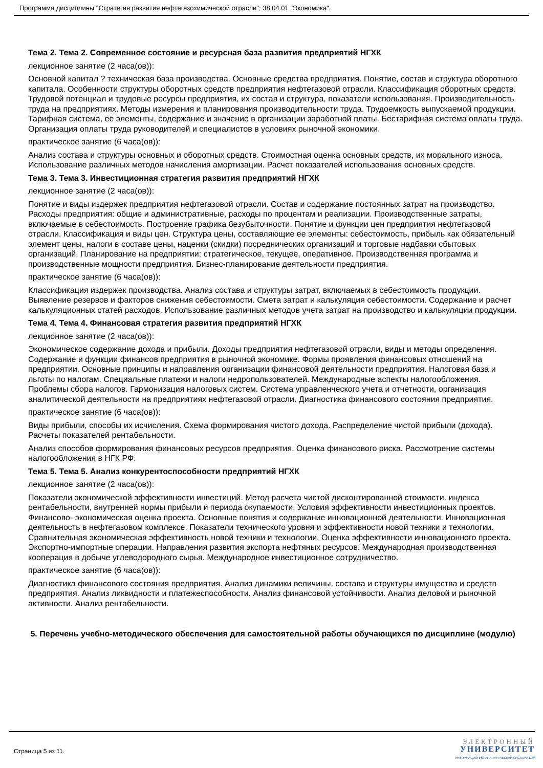Программа дисциплины "Стратегия развития нефтегазохимической отрасли"; 38.04.01 "Экономика".
Тема 2. Тема 2. Современное состояние и ресурсная база развития предприятий НГХК
лекционное занятие (2 часа(ов)):
Основной капитал ? техническая база производства. Основные средства предприятия. Понятие, состав и структура оборотного капитала. Особенности структуры оборотных средств предприятия нефтегазовой отрасли. Классификация оборотных средств. Трудовой потенциал и трудовые ресурсы предприятия, их состав и структура, показатели использования. Производительность труда на предприятиях. Методы измерения и планирования производительности труда. Трудоемкость выпускаемой продукции. Тарифная система, ее элементы, содержание и значение в организации заработной платы. Бестарифная система оплаты труда. Организация оплаты труда руководителей и специалистов в условиях рыночной экономики.
практическое занятие (6 часа(ов)):
Анализ состава и структуры основных и оборотных средств. Стоимостная оценка основных средств, их морального износа. Использование различных методов начисления амортизации. Расчет показателей использования основных средств.
Тема 3. Тема 3. Инвестиционная стратегия развития предприятий НГХК
лекционное занятие (2 часа(ов)):
Понятие и виды издержек предприятия нефтегазовой отрасли. Состав и содержание постоянных затрат на производство. Расходы предприятия: общие и административные, расходы по процентам и реализации. Производственные затраты, включаемые в себестоимость. Построение графика безубыточности. Понятие и функции цен предприятия нефтегазовой отрасли. Классификация и виды цен. Структура цены, составляющие ее элементы: себестоимость, прибыль как обязательный элемент цены, налоги в составе цены, наценки (скидки) посреднических организаций и торговые надбавки сбытовых организаций. Планирование на предприятии: стратегическое, текущее, оперативное. Производственная программа и производственные мощности предприятия. Бизнес-планирование деятельности предприятия.
практическое занятие (6 часа(ов)):
Классификация издержек производства. Анализ состава и структуры затрат, включаемых в себестоимость продукции. Выявление резервов и факторов снижения себестоимости. Смета затрат и калькуляция себестоимости. Содержание и расчет калькуляционных статей расходов. Использование различных методов учета затрат на производство и калькуляции продукции.
Тема 4. Тема 4. Финансовая стратегия развития предприятий НГХК
лекционное занятие (2 часа(ов)):
Экономическое содержание дохода и прибыли. Доходы предприятия нефтегазовой отрасли, виды и методы определения. Содержание и функции финансов предприятия в рыночной экономике. Формы проявления финансовых отношений на предприятии. Основные принципы и направления организации финансовой деятельности предприятия. Налоговая база и льготы по налогам. Специальные платежи и налоги недропользователей. Международные аспекты налогообложения. Проблемы сбора налогов. Гармонизация налоговых систем. Система управленческого учета и отчетности, организация аналитической деятельности на предприятиях нефтегазовой отрасли. Диагностика финансового состояния предприятия.
практическое занятие (6 часа(ов)):
Виды прибыли, способы их исчисления. Схема формирования чистого дохода. Распределение чистой прибыли (дохода). Расчеты показателей рентабельности.
Анализ способов формирования финансовых ресурсов предприятия. Оценка финансового риска. Рассмотрение системы налогообложения в НГК РФ.
Тема 5. Тема 5. Анализ конкурентоспособности предприятий НГХК
лекционное занятие (2 часа(ов)):
Показатели экономической эффективности инвестиций. Метод расчета чистой дисконтированной стоимости, индекса рентабельности, внутренней нормы прибыли и периода окупаемости. Условия эффективности инвестиционных проектов. Финансово- экономическая оценка проекта. Основные понятия и содержание инновационной деятельности. Инновационная деятельность в нефтегазовом комплексе. Показатели технического уровня и эффективности новой техники и технологии. Сравнительная экономическая эффективность новой техники и технологии. Оценка эффективности инновационного проекта. Экспортно-импортные операции. Направления развития экспорта нефтяных ресурсов. Международная производственная кооперация в добыче углеводородного сырья. Международное инвестиционное сотрудничество.
практическое занятие (6 часа(ов)):
Диагностика финансового состояния предприятия. Анализ динамики величины, состава и структуры имущества и средств предприятия. Анализ ликвидности и платежеспособности. Анализ финансовой устойчивости. Анализ деловой и рыночной активности. Анализ рентабельности.
5. Перечень учебно-методического обеспечения для самостоятельной работы обучающихся по дисциплине (модулю)
Страница 5 из 11.
ЭЛЕКТРОННЫЙ
УНИВЕРСИТЕТ
ИНФОРМАЦИОННО-АНАЛИТИЧЕСКАЯ СИСТЕМА КФУ